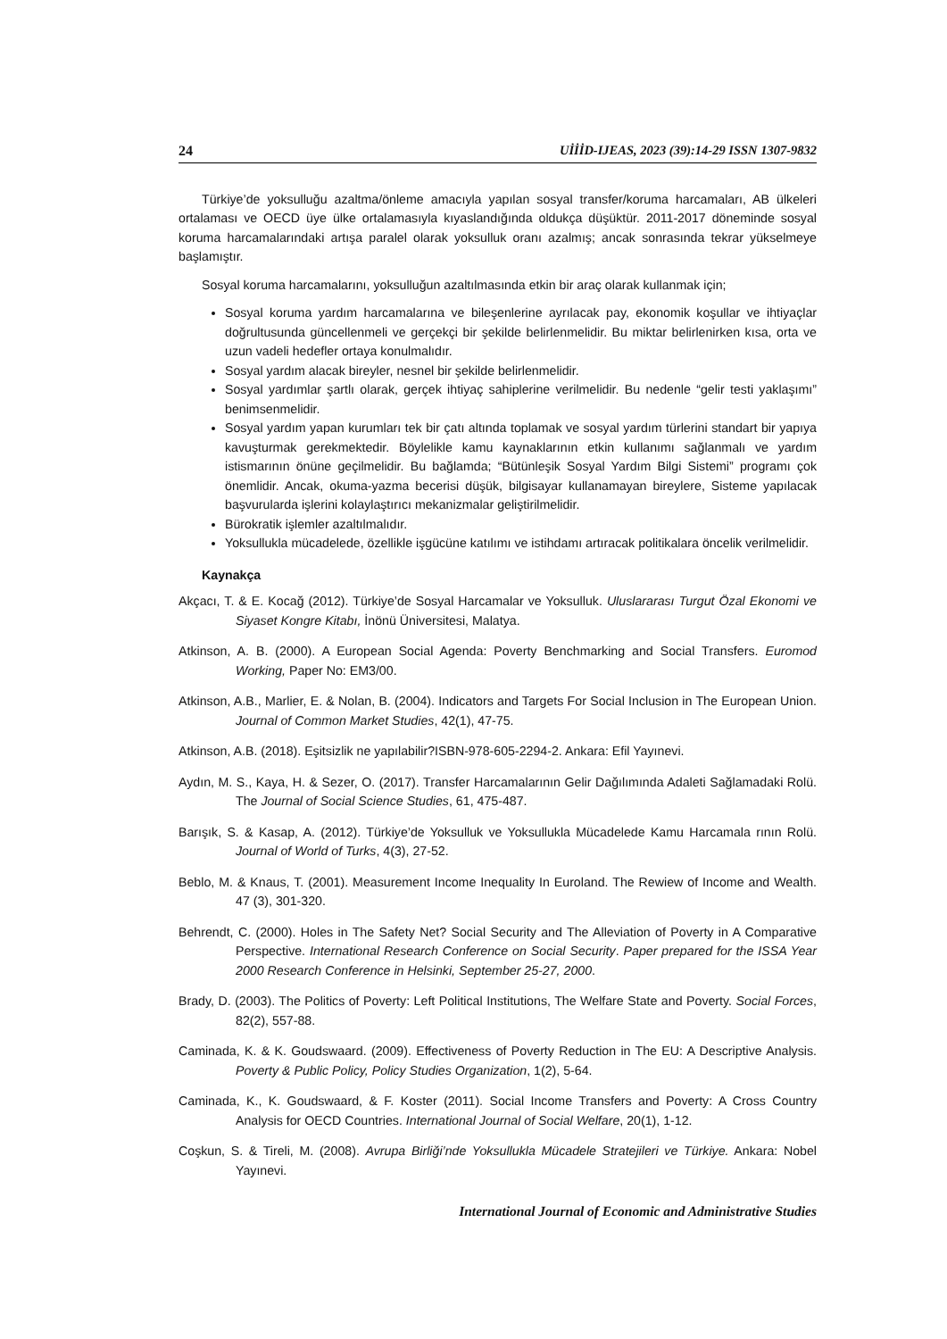24 UİİİD-IJEAS, 2023 (39):14-29 ISSN 1307-9832
Türkiye’de yoksulluğu azaltma/önleme amacıyla yapılan sosyal transfer/koruma harcamaları, AB ülkeleri ortalaması ve OECD üye ülke ortalamasıyla kıyaslandığında oldukça düşüktür. 2011-2017 döneminde sosyal koruma harcamalarındaki artışa paralel olarak yoksulluk oranı azalmış; ancak sonrasında tekrar yükselmeye başlamıştır.
Sosyal koruma harcamalarını, yoksulluğun azaltılmasında etkin bir araç olarak kullanmak için;
Sosyal koruma yardım harcamalarına ve bileşenlerine ayrılacak pay, ekonomik koşullar ve ihtiyaçlar doğrultusunda güncellenmeli ve gerçekçi bir şekilde belirlenmelidir. Bu miktar belirlenirken kısa, orta ve uzun vadeli hedefler ortaya konulmalıdır.
Sosyal yardım alacak bireyler, nesnel bir şekilde belirlenmelidir.
Sosyal yardımlar şartlı olarak, gerçek ihtiyaç sahiplerine verilmelidir. Bu nedenle “gelir testi yaklaşımı” benimsenmelidir.
Sosyal yardım yapan kurumları tek bir çatı altında toplamak ve sosyal yardım türlerini standart bir yapıya kavuşturmak gerekmektedir. Böylelikle kamu kaynaklarının etkin kullanımı sağlanmalı ve yardım istismarının önüne geçilmelidir. Bu bağlamda; “Bütünleşik Sosyal Yardım Bilgi Sistemi” programı çok önemlidir. Ancak, okuma-yazma becerisi düşük, bilgisayar kullanamayan bireylere, Sisteme yapılacak başvurularda işlerini kolaylaştırıcı mekanizmalar geliştirilmelidir.
Bürokratik işlemler azaltılmalıdır.
Yoksullukla mücadelede, özellikle işgücüne katılımı ve istihdamı artıracak politikalara öncelik verilmelidir.
Kaynakça
Akçacı, T. & E. Kocağ (2012). Türkiye’de Sosyal Harcamalar ve Yoksulluk. Uluslararası Turgut Özal Ekonomi ve Siyaset Kongre Kitabı, İnönü Üniversitesi, Malatya.
Atkinson, A. B. (2000). A European Social Agenda: Poverty Benchmarking and Social Transfers. Euromod Working, Paper No: EM3/00.
Atkinson, A.B., Marlier, E. & Nolan, B. (2004). Indicators and Targets For Social Inclusion in The European Union. Journal of Common Market Studies, 42(1), 47-75.
Atkinson, A.B. (2018). Eşitsizlik ne yapılabilir?ISBN-978-605-2294-2. Ankara: Efil Yayınevi.
Aydın, M. S., Kaya, H. & Sezer, O. (2017). Transfer Harcamalarının Gelir Dağılımında Adaleti Sağlamadaki Rolü. The Journal of Social Science Studies, 61, 475-487.
Barışık, S. & Kasap, A. (2012). Türkiye’de Yoksulluk ve Yoksullukla Mücadelede Kamu Harcamala rının Rolü. Journal of World of Turks, 4(3), 27-52.
Beblo, M. & Knaus, T. (2001). Measurement Income Inequality In Euroland. The Rewiew of Income and Wealth. 47 (3), 301-320.
Behrendt, C. (2000). Holes in The Safety Net? Social Security and The Alleviation of Poverty in A Comparative Perspective. International Research Conference on Social Security. Paper prepared for the ISSA Year 2000 Research Conference in Helsinki, September 25-27, 2000.
Brady, D. (2003). The Politics of Poverty: Left Political Institutions, The Welfare State and Poverty. Social Forces, 82(2), 557-88.
Caminada, K. & K. Goudswaard. (2009). Effectiveness of Poverty Reduction in The EU: A Descriptive Analysis. Poverty & Public Policy, Policy Studies Organization, 1(2), 5-64.
Caminada, K., K. Goudswaard, & F. Koster (2011). Social Income Transfers and Poverty: A Cross Country Analysis for OECD Countries. International Journal of Social Welfare, 20(1), 1-12.
Coşkun, S. & Tireli, M. (2008). Avrupa Birliği’nde Yoksullukla Mücadele Stratejileri ve Türkiye. Ankara: Nobel Yayınevi.
International Journal of Economic and Administrative Studies